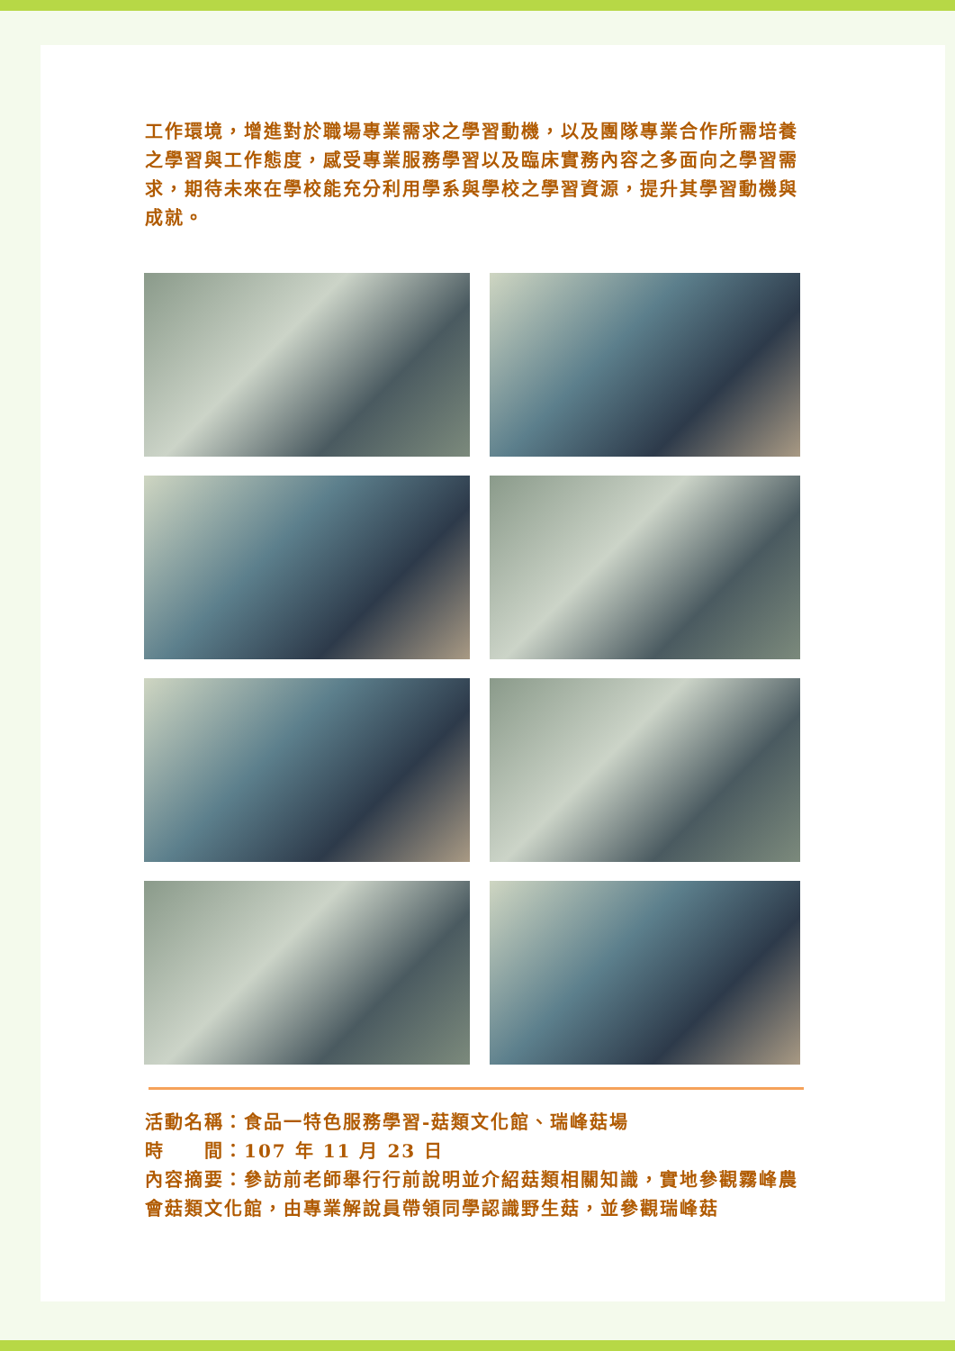工作環境，增進對於職場專業需求之學習動機，以及團隊專業合作所需培養之學習與工作態度，感受專業服務學習以及臨床實務內容之多面向之學習需求，期待未來在學校能充分利用學系與學校之學習資源，提升其學習動機與成就。
活動名稱：食品一特色服務學習-菇類文化館、瑞峰菇場
時　　間：107 年 11 月 23 日
內容摘要：參訪前老師舉行行前說明並介紹菇類相關知識，實地參觀霧峰農會菇類文化館，由專業解說員帶領同學認識野生菇，並參觀瑞峰菇